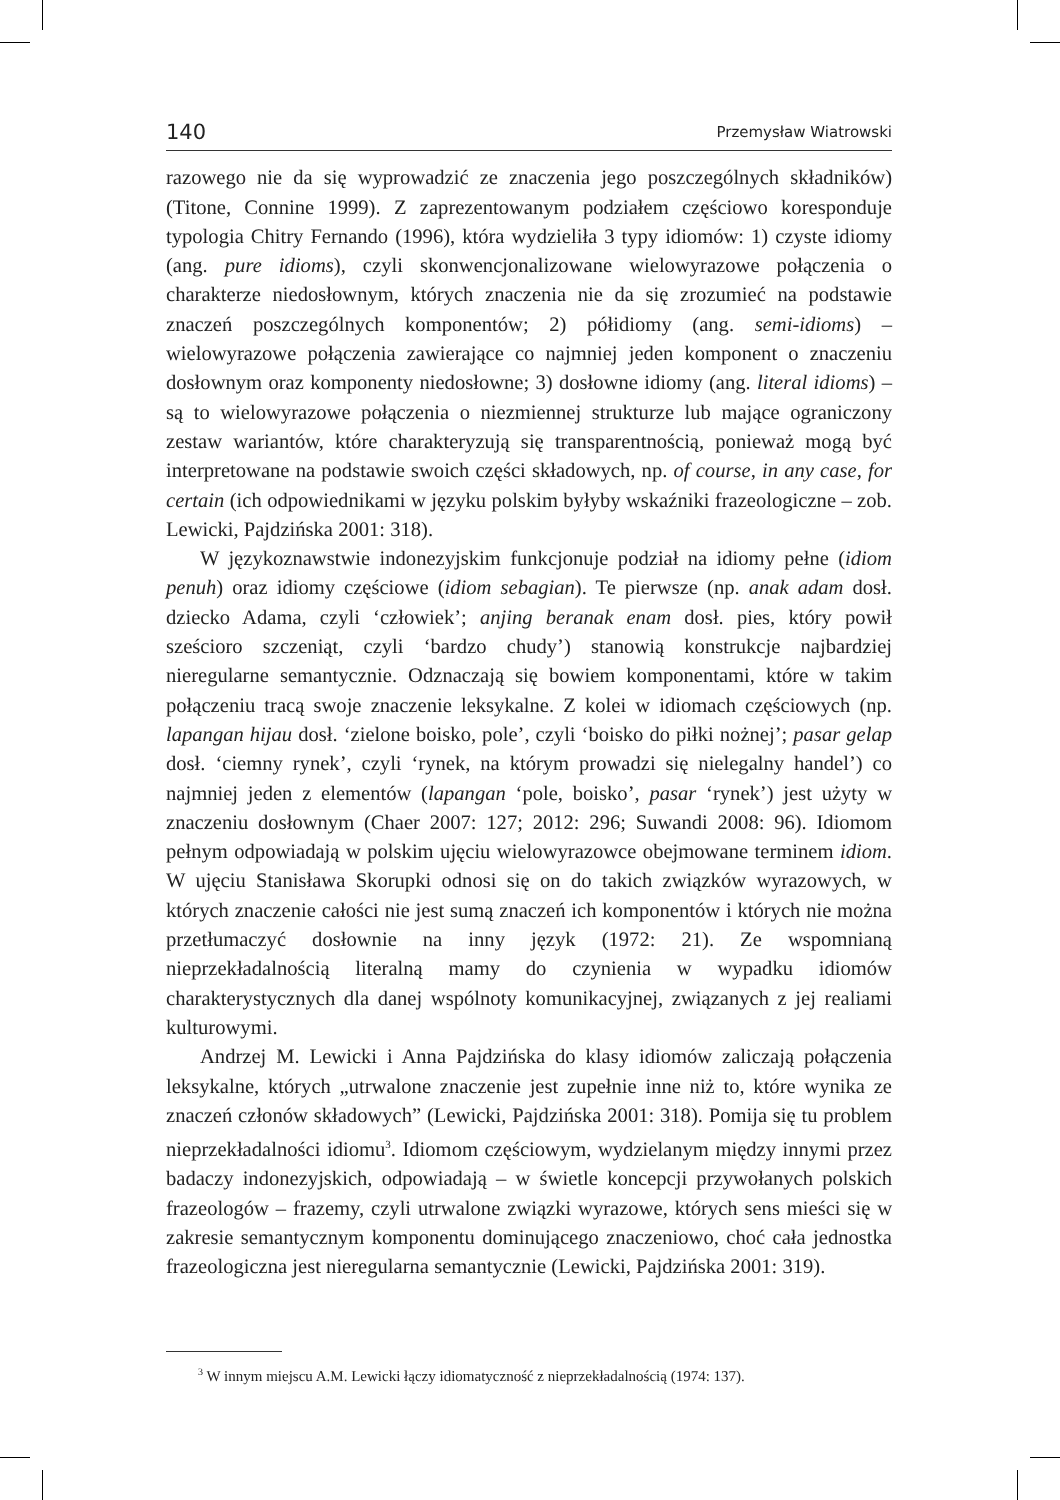140 Przemysław Wiatrowski
razowego nie da się wyprowadzić ze znaczenia jego poszczególnych składników) (Titone, Connine 1999). Z zaprezentowanym podziałem częściowo koresponduje typologia Chitry Fernando (1996), która wydzieliła 3 typy idiomów: 1) czyste idiomy (ang. pure idioms), czyli skonwencjonalizowane wielowyrazowe połączenia o charakterze niedosłownym, których znaczenia nie da się zrozumieć na podstawie znaczeń poszczególnych komponentów; 2) półidiomy (ang. semi-idioms) – wielowyrazowe połączenia zawierające co najmniej jeden komponent o znaczeniu dosłownym oraz komponenty niedosłowne; 3) dosłowne idiomy (ang. literal idioms) – są to wielowyrazowe połączenia o niezmiennej strukturze lub mające ograniczony zestaw wariantów, które charakteryzują się transparentnością, ponieważ mogą być interpretowane na podstawie swoich części składowych, np. of course, in any case, for certain (ich odpowiednikami w języku polskim byłyby wskaźniki frazeologiczne – zob. Lewicki, Pajdzińska 2001: 318).
W językoznawstwie indonezyjskim funkcjonuje podział na idiomy pełne (idiom penuh) oraz idiomy częściowe (idiom sebagian). Te pierwsze (np. anak adam dosł. dziecko Adama, czyli ‘człowiek’; anjing beranak enam dosł. pies, który powił sześcioro szczeniąt, czyli ‘bardzo chudy’) stanowią konstrukcje najbardziej nieregularne semantycznie. Odznaczają się bowiem komponentami, które w takim połączeniu tracą swoje znaczenie leksykalne. Z kolei w idiomach częściowych (np. lapangan hijau dosł. ‘zielone boisko, pole’, czyli ‘boisko do piłki nożnej’; pasar gelap dosł. ‘ciemny rynek’, czyli ‘rynek, na którym prowadzi się nielegalny handel’) co najmniej jeden z elementów (lapangan ‘pole, boisko’, pasar ‘rynek’) jest użyty w znaczeniu dosłownym (Chaer 2007: 127; 2012: 296; Suwandi 2008: 96). Idiomom pełnym odpowiadają w polskim ujęciu wielowyrazowce obejmowane terminem idiom. W ujęciu Stanisława Skorupki odnosi się on do takich związków wyrazowych, w których znaczenie całości nie jest sumą znaczeń ich komponentów i których nie można przetłumaczyć dosłownie na inny język (1972: 21). Ze wspomnianą nieprzekładalnością literalną mamy do czynienia w wypadku idiomów charakterystycznych dla danej wspólnoty komunikacyjnej, związanych z jej realiami kulturowymi.
Andrzej M. Lewicki i Anna Pajdzińska do klasy idiomów zaliczają połączenia leksykalne, których „utrwalone znaczenie jest zupełnie inne niż to, które wynika ze znaczeń członów składowych” (Lewicki, Pajdzińska 2001: 318). Pomija się tu problem nieprzekładalności idiomu<sup>3</sup>. Idiomom częściowym, wydzielanym między innymi przez badaczy indonezyjskich, odpowiadają – w świetle koncepcji przywołanych polskich frazeologów – frazemy, czyli utrwalone związki wyrazowe, których sens mieści się w zakresie semantycznym komponentu dominującego znaczeniowo, choć cała jednostka frazeologiczna jest nieregularna semantycznie (Lewicki, Pajdzińska 2001: 319).
<sup>3</sup> W innym miejscu A.M. Lewicki łączy idiomatyczność z nieprzekładalnością (1974: 137).